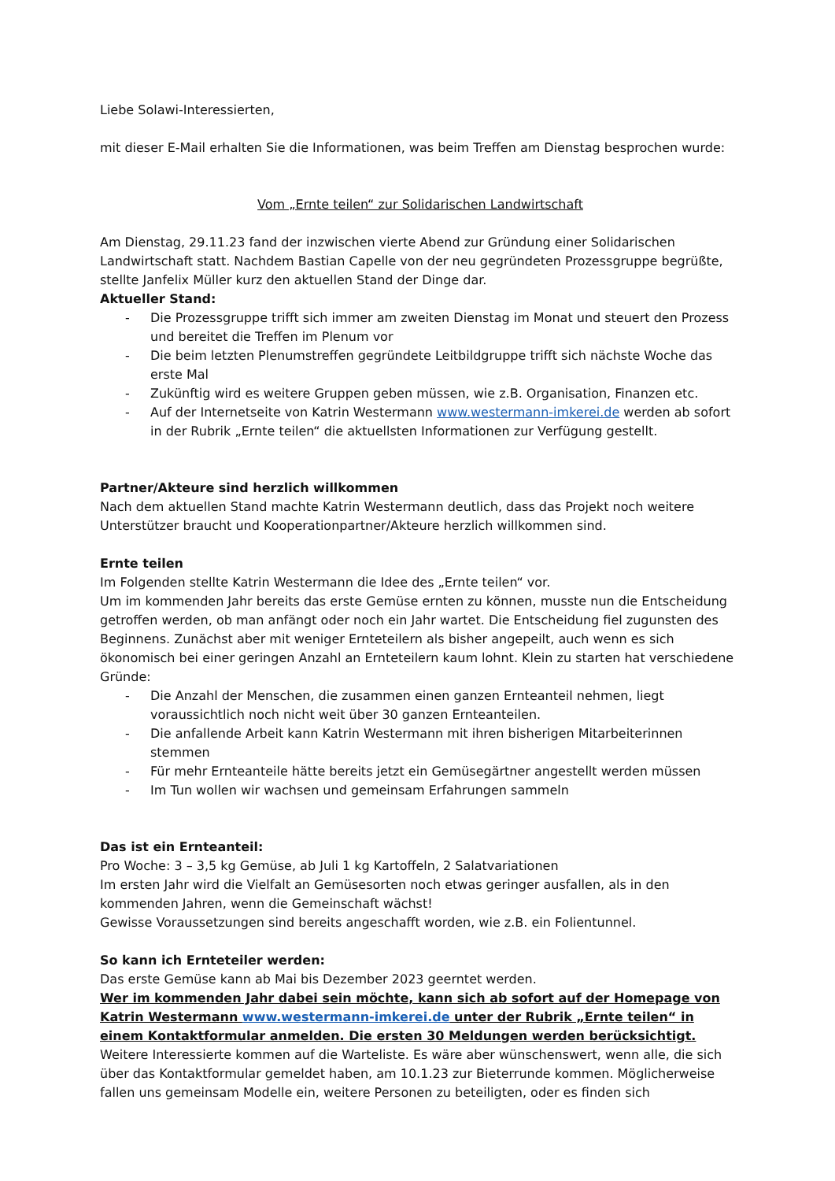Liebe Solawi-Interessierten,
mit dieser E-Mail erhalten Sie die Informationen, was beim Treffen am Dienstag besprochen wurde:
Vom „Ernte teilen“ zur Solidarischen Landwirtschaft
Am Dienstag, 29.11.23 fand der inzwischen vierte Abend zur Gründung einer Solidarischen Landwirtschaft statt. Nachdem Bastian Capelle von der neu gegründeten Prozessgruppe begrüßte, stellte Janfelix Müller kurz den aktuellen Stand der Dinge dar.
Aktueller Stand:
- Die Prozessgruppe trifft sich immer am zweiten Dienstag im Monat und steuert den Prozess und bereitet die Treffen im Plenum vor
- Die beim letzten Plenumstreffen gegründete Leitbildgruppe trifft sich nächste Woche das erste Mal
- Zukünftig wird es weitere Gruppen geben müssen, wie z.B. Organisation, Finanzen etc.
- Auf der Internetseite von Katrin Westermann www.westermann-imkerei.de werden ab sofort in der Rubrik „Ernte teilen“ die aktuellsten Informationen zur Verfügung gestellt.
Partner/Akteure sind herzlich willkommen
Nach dem aktuellen Stand machte Katrin Westermann deutlich, dass das Projekt noch weitere Unterstützer braucht und Kooperationpartner/Akteure herzlich willkommen sind.
Ernte teilen
Im Folgenden stellte Katrin Westermann die Idee des „Ernte teilen“ vor.
Um im kommenden Jahr bereits das erste Gemüse ernten zu können, musste nun die Entscheidung getroffen werden, ob man anfängt oder noch ein Jahr wartet. Die Entscheidung fiel zugunsten des Beginnens. Zunächst aber mit weniger Ernteteilern als bisher angepeilt, auch wenn es sich ökonomisch bei einer geringen Anzahl an Ernteteilern kaum lohnt. Klein zu starten hat verschiedene Gründe:
- Die Anzahl der Menschen, die zusammen einen ganzen Ernteanteil nehmen, liegt voraussichtlich noch nicht weit über 30 ganzen Ernteanteilen.
- Die anfallende Arbeit kann Katrin Westermann mit ihren bisherigen Mitarbeiterinnen stemmen
- Für mehr Ernteanteile hätte bereits jetzt ein Gemüsegärtner angestellt werden müssen
- Im Tun wollen wir wachsen und gemeinsam Erfahrungen sammeln
Das ist ein Ernteanteil:
Pro Woche: 3 – 3,5 kg Gemüse, ab Juli 1 kg Kartoffeln, 2 Salatvariationen
Im ersten Jahr wird die Vielfalt an Gemüsesorten noch etwas geringer ausfallen, als in den kommenden Jahren, wenn die Gemeinschaft wächst!
Gewisse Voraussetzungen sind bereits angeschafft worden, wie z.B. ein Folientunnel.
So kann ich Ernteteiler werden:
Das erste Gemüse kann ab Mai bis Dezember 2023 geerntet werden.
Wer im kommenden Jahr dabei sein möchte, kann sich ab sofort auf der Homepage von Katrin Westermann www.westermann-imkerei.de unter der Rubrik „Ernte teilen“ in einem Kontaktformular anmelden. Die ersten 30 Meldungen werden berücksichtigt.
Weitere Interessierte kommen auf die Warteliste. Es wäre aber wünschenswert, wenn alle, die sich über das Kontaktformular gemeldet haben, am 10.1.23 zur Bieterrunde kommen. Möglicherweise fallen uns gemeinsam Modelle ein, weitere Personen zu beteiligten, oder es finden sich